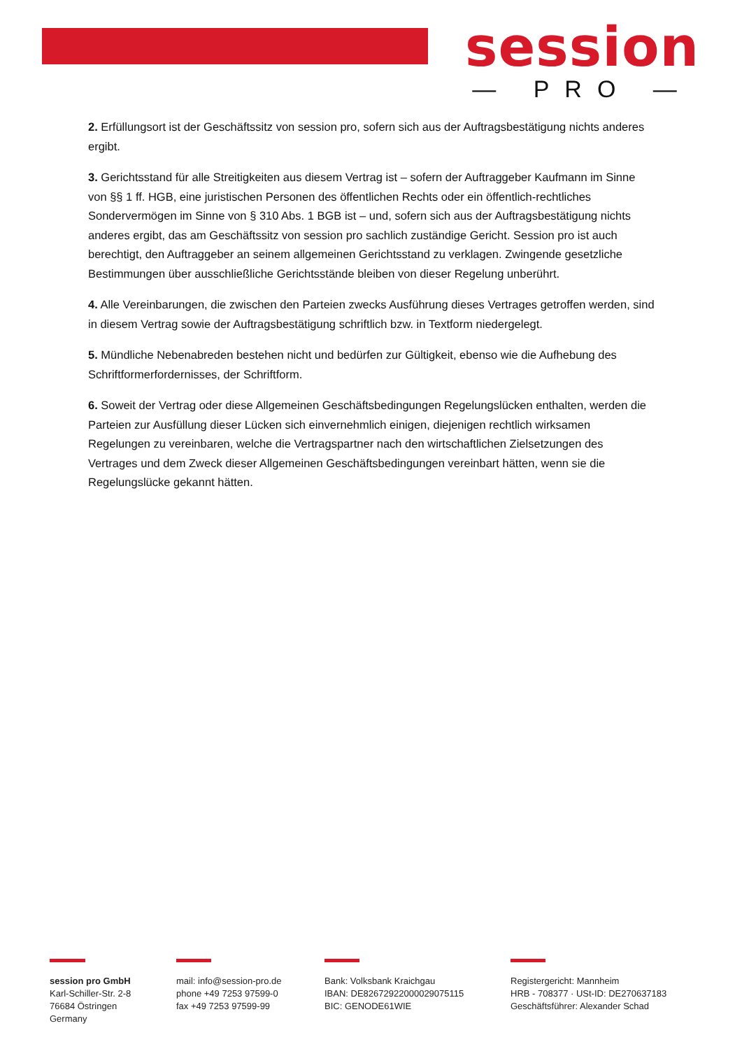session
— PRO —
2. Erfüllungsort ist der Geschäftssitz von session pro, sofern sich aus der Auftragsbestätigung nichts anderes ergibt.
3. Gerichtsstand für alle Streitigkeiten aus diesem Vertrag ist – sofern der Auftraggeber Kaufmann im Sinne von §§ 1 ff. HGB, eine juristischen Personen des öffentlichen Rechts oder ein öffentlich-rechtliches Sondervermögen im Sinne von § 310 Abs. 1 BGB ist – und, sofern sich aus der Auftragsbestätigung nichts anderes ergibt, das am Geschäftssitz von session pro sachlich zuständige Gericht. Session pro ist auch berechtigt, den Auftraggeber an seinem allgemeinen Gerichtsstand zu verklagen. Zwingende gesetzliche Bestimmungen über ausschließliche Gerichtsstände bleiben von dieser Regelung unberührt.
4. Alle Vereinbarungen, die zwischen den Parteien zwecks Ausführung dieses Vertrages getroffen werden, sind in diesem Vertrag sowie der Auftragsbestätigung schriftlich bzw. in Textform niedergelegt.
5. Mündliche Nebenabreden bestehen nicht und bedürfen zur Gültigkeit, ebenso wie die Aufhebung des Schriftformerfordernisses, der Schriftform.
6. Soweit der Vertrag oder diese Allgemeinen Geschäftsbedingungen Regelungslücken enthalten, werden die Parteien zur Ausfüllung dieser Lücken sich einvernehmlich einigen, diejenigen rechtlich wirksamen Regelungen zu vereinbaren, welche die Vertragspartner nach den wirtschaftlichen Zielsetzungen des Vertrages und dem Zweck dieser Allgemeinen Geschäftsbedingungen vereinbart hätten, wenn sie die Regelungslücke gekannt hätten.
session pro GmbH
Karl-Schiller-Str. 2-8
76684 Östringen
Germany
mail: info@session-pro.de
phone +49 7253 97599-0
fax +49 7253 97599-99
Bank: Volksbank Kraichgau
IBAN: DE82672922000029075115
BIC: GENODE61WIE
Registergericht: Mannheim
HRB - 708377 · USt-ID: DE270637183
Geschäftsführer: Alexander Schad